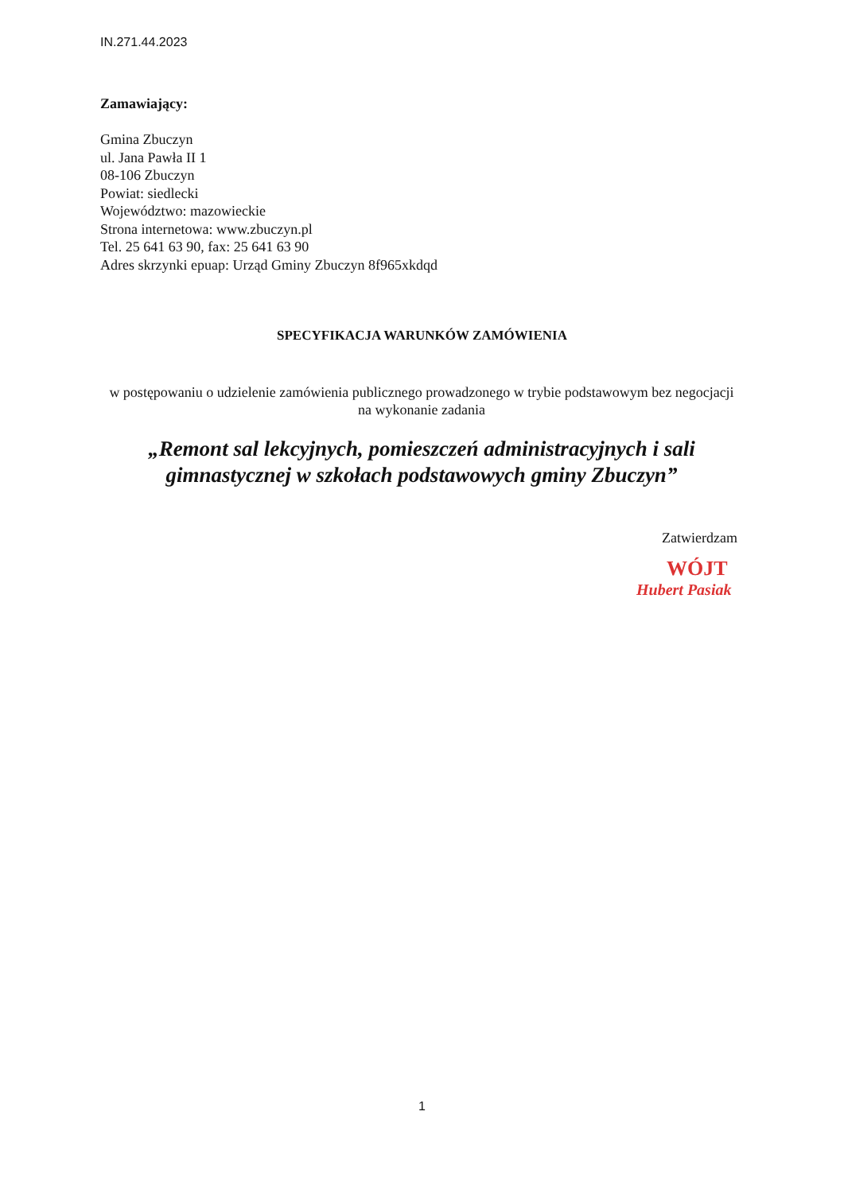IN.271.44.2023
Zamawiający:
Gmina Zbuczyn
ul. Jana Pawła II 1
08-106 Zbuczyn
Powiat: siedlecki
Województwo: mazowieckie
Strona internetowa: www.zbuczyn.pl
Tel. 25 641 63 90, fax: 25 641 63 90
Adres skrzynki epuap: Urząd Gminy Zbuczyn 8f965xkdqd
SPECYFIKACJA WARUNKÓW ZAMÓWIENIA
w postępowaniu o udzielenie zamówienia publicznego prowadzonego w trybie podstawowym bez negocjacji na wykonanie zadania
„Remont sal lekcyjnych, pomieszczeń administracyjnych i sali gimnastycznej w szkołach podstawowych gminy Zbuczyn”
Zatwierdzam
WÓJT
Hubert Pasiak
1